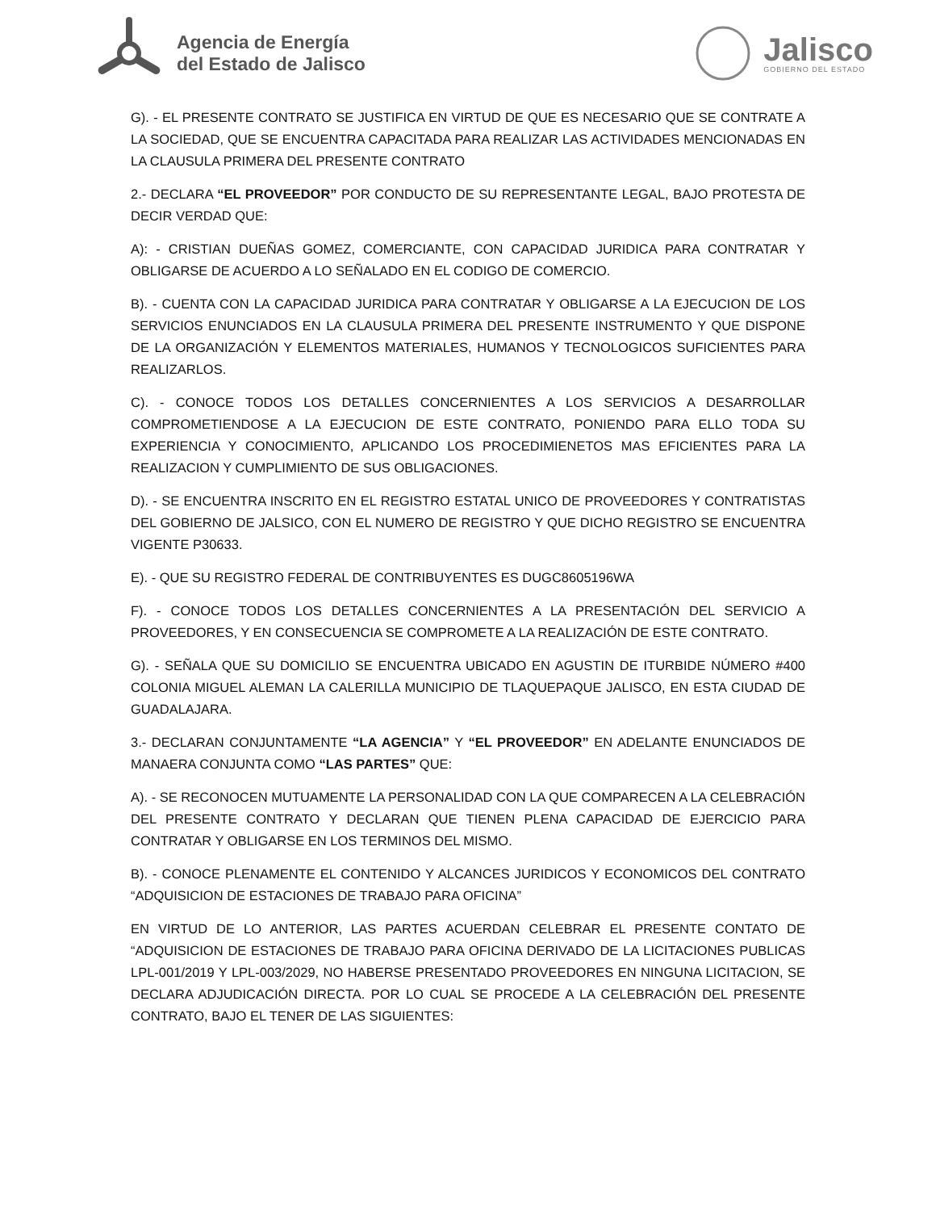Agencia de Energía
del Estado de Jalisco
Jalisco
GOBIERNO DEL ESTADO
G). - EL PRESENTE CONTRATO SE JUSTIFICA EN VIRTUD DE QUE ES NECESARIO QUE SE CONTRATE A LA SOCIEDAD, QUE SE ENCUENTRA CAPACITADA PARA REALIZAR LAS ACTIVIDADES MENCIONADAS EN LA CLAUSULA PRIMERA DEL PRESENTE CONTRATO
2.- DECLARA “EL PROVEEDOR” POR CONDUCTO DE SU REPRESENTANTE LEGAL, BAJO PROTESTA DE DECIR VERDAD QUE:
A): - CRISTIAN DUEÑAS GOMEZ, COMERCIANTE, CON CAPACIDAD JURIDICA PARA CONTRATAR Y OBLIGARSE DE ACUERDO A LO SEÑALADO EN EL CODIGO DE COMERCIO.
B). - CUENTA CON LA CAPACIDAD JURIDICA PARA CONTRATAR Y OBLIGARSE A LA EJECUCION DE LOS SERVICIOS ENUNCIADOS EN LA CLAUSULA PRIMERA DEL PRESENTE INSTRUMENTO Y QUE DISPONE DE LA ORGANIZACIÓN Y ELEMENTOS MATERIALES, HUMANOS Y TECNOLOGICOS SUFICIENTES PARA REALIZARLOS.
C). - CONOCE TODOS LOS DETALLES CONCERNIENTES A LOS SERVICIOS A DESARROLLAR COMPROMETIENDOSE A LA EJECUCION DE ESTE CONTRATO, PONIENDO PARA ELLO TODA SU EXPERIENCIA Y CONOCIMIENTO, APLICANDO LOS PROCEDIMIENETOS MAS EFICIENTES PARA LA REALIZACION Y CUMPLIMIENTO DE SUS OBLIGACIONES.
D). - SE ENCUENTRA INSCRITO EN EL REGISTRO ESTATAL UNICO DE PROVEEDORES Y CONTRATISTAS DEL GOBIERNO DE JALSICO, CON EL NUMERO DE REGISTRO Y QUE DICHO REGISTRO SE ENCUENTRA VIGENTE P30633.
E). - QUE SU REGISTRO FEDERAL DE CONTRIBUYENTES ES DUGC8605196WA
F). - CONOCE TODOS LOS DETALLES CONCERNIENTES A LA PRESENTACIÓN DEL SERVICIO A PROVEEDORES, Y EN CONSECUENCIA SE COMPROMETE A LA REALIZACIÓN DE ESTE CONTRATO.
G). - SEÑALA QUE SU DOMICILIO SE ENCUENTRA UBICADO EN AGUSTIN DE ITURBIDE NÚMERO #400 COLONIA MIGUEL ALEMAN LA CALERILLA MUNICIPIO DE TLAQUEPAQUE JALISCO, EN ESTA CIUDAD DE GUADALAJARA.
3.- DECLARAN CONJUNTAMENTE “LA AGENCIA” Y “EL PROVEEDOR” EN ADELANTE ENUNCIADOS DE MANAERA CONJUNTA COMO “LAS PARTES” QUE:
A). - SE RECONOCEN MUTUAMENTE LA PERSONALIDAD CON LA QUE COMPARECEN A LA CELEBRACIÓN DEL PRESENTE CONTRATO Y DECLARAN QUE TIENEN PLENA CAPACIDAD DE EJERCICIO PARA CONTRATAR Y OBLIGARSE EN LOS TERMINOS DEL MISMO.
B). - CONOCE PLENAMENTE EL CONTENIDO Y ALCANCES JURIDICOS Y ECONOMICOS DEL CONTRATO “ADQUISICION DE ESTACIONES DE TRABAJO PARA OFICINA”
EN VIRTUD DE LO ANTERIOR, LAS PARTES ACUERDAN CELEBRAR EL PRESENTE CONTATO DE “ADQUISICION DE ESTACIONES DE TRABAJO PARA OFICINA DERIVADO DE LA LICITACIONES PUBLICAS LPL-001/2019 Y LPL-003/2029, NO HABERSE PRESENTADO PROVEEDORES EN NINGUNA LICITACION, SE DECLARA ADJUDICACIÓN DIRECTA. POR LO CUAL SE PROCEDE A LA CELEBRACIÓN DEL PRESENTE CONTRATO, BAJO EL TENER DE LAS SIGUIENTES: